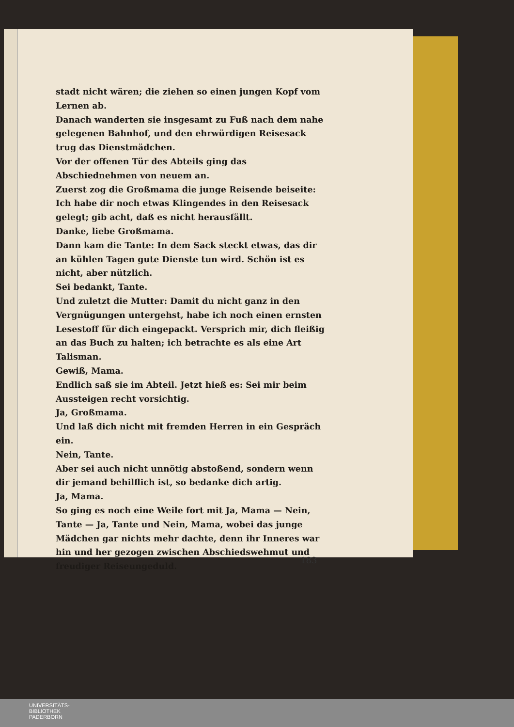stadt nicht wären; die ziehen so einen jungen Kopf vom Lernen ab.
Danach wanderten sie insgesamt zu Fuß nach dem nahe gelegenen Bahnhof, und den ehrwürdigen Reisesack trug das Dienstmädchen.
Vor der offenen Tür des Abteils ging das Abschiednehmen von neuem an.
Zuerst zog die Großmama die junge Reisende beiseite: Ich habe dir noch etwas Klingendes in den Reisesack gelegt; gib acht, daß es nicht herausfällt.
Danke, liebe Großmama.
Dann kam die Tante: In dem Sack steckt etwas, das dir an kühlen Tagen gute Dienste tun wird. Schön ist es nicht, aber nützlich.
Sei bedankt, Tante.
Und zuletzt die Mutter: Damit du nicht ganz in den Vergnügungen untergehst, habe ich noch einen ernsten Lesestoff für dich eingepackt. Versprich mir, dich fleißig an das Buch zu halten; ich betrachte es als eine Art Talisman.
Gewiß, Mama.
Endlich saß sie im Abteil. Jetzt hieß es: Sei mir beim Aussteigen recht vorsichtig.
Ja, Großmama.
Und laß dich nicht mit fremden Herren in ein Gespräch ein.
Nein, Tante.
Aber sei auch nicht unnötig abstoßend, sondern wenn dir jemand behilflich ist, so bedanke dich artig.
Ja, Mama.
So ging es noch eine Weile fort mit Ja, Mama — Nein, Tante — Ja, Tante und Nein, Mama, wobei das junge Mädchen gar nichts mehr dachte, denn ihr Inneres war hin und her gezogen zwischen Abschiedswehmut und freudiger Reiseungeduld.
183
UNIVERSITÄTS-
BIBLIOTHEK
PADERBORN